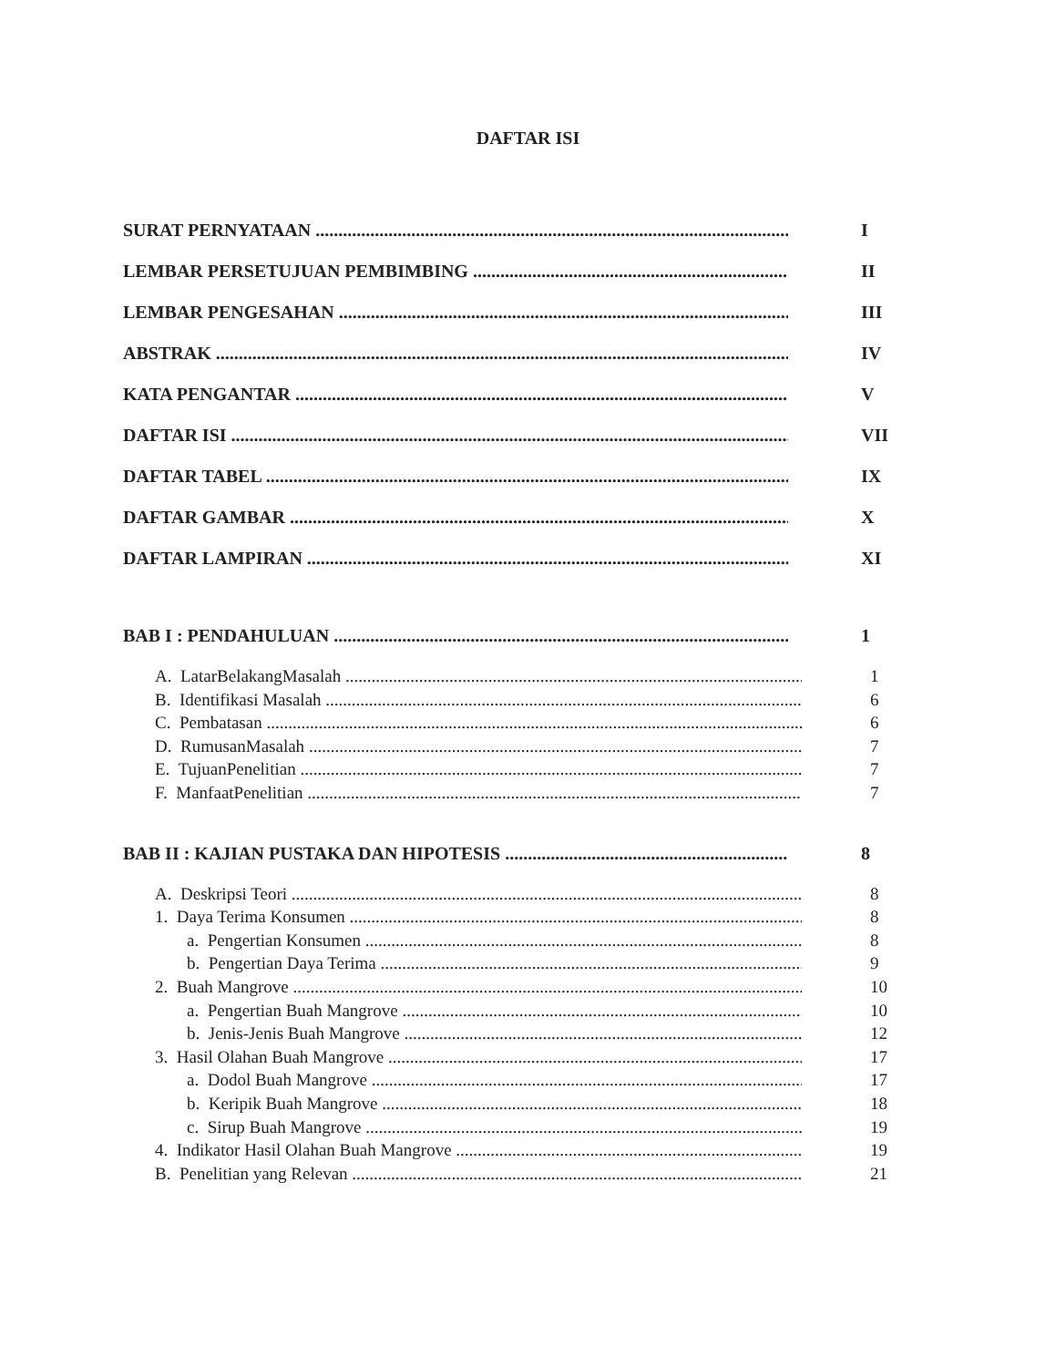DAFTAR ISI
SURAT PERNYATAAN I
LEMBAR PERSETUJUAN PEMBIMBING II
LEMBAR PENGESAHAN III
ABSTRAK IV
KATA PENGANTAR V
DAFTAR ISI VII
DAFTAR TABEL IX
DAFTAR GAMBAR X
DAFTAR LAMPIRAN XI
BAB I : PENDAHULUAN 1
A. LatarBelakangMasalah 1
B. Identifikasi Masalah 6
C. Pembatasan 6
D. RumusanMasalah 7
E. TujuanPenelitian 7
F. ManfaatPenelitian 7
BAB II : KAJIAN PUSTAKA DAN HIPOTESIS 8
A. Deskripsi Teori 8
1. Daya Terima Konsumen 8
a. Pengertian Konsumen 8
b. Pengertian Daya Terima 9
2. Buah Mangrove 10
a. Pengertian Buah Mangrove 10
b. Jenis-Jenis Buah Mangrove 12
3. Hasil Olahan Buah Mangrove 17
a. Dodol Buah Mangrove 17
b. Keripik Buah Mangrove 18
c. Sirup Buah Mangrove 19
4. Indikator Hasil Olahan Buah Mangrove 19
B. Penelitian yang Relevan 21